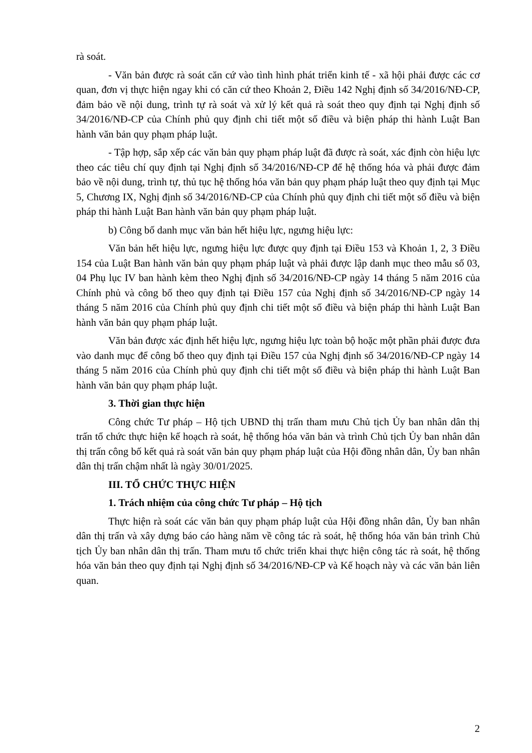rà soát.
- Văn bản được rà soát căn cứ vào tình hình phát triển kinh tế - xã hội phải được các cơ quan, đơn vị thực hiện ngay khi có căn cứ theo Khoản 2, Điều 142 Nghị định số 34/2016/NĐ-CP, đảm bảo về nội dung, trình tự rà soát và xử lý kết quả rà soát theo quy định tại Nghị định số 34/2016/NĐ-CP của Chính phủ quy định chi tiết một số điều và biện pháp thi hành Luật Ban hành văn bản quy phạm pháp luật.
- Tập hợp, sắp xếp các văn bản quy phạm pháp luật đã được rà soát, xác định còn hiệu lực theo các tiêu chí quy định tại Nghị định số 34/2016/NĐ-CP để hệ thống hóa và phải được đảm bảo về nội dung, trình tự, thủ tục hệ thống hóa văn bản quy phạm pháp luật theo quy định tại Mục 5, Chương IX, Nghị định số 34/2016/NĐ-CP của Chính phủ quy định chi tiết một số điều và biện pháp thi hành Luật Ban hành văn bản quy phạm pháp luật.
b) Công bố danh mục văn bản hết hiệu lực, ngưng hiệu lực:
Văn bản hết hiệu lực, ngưng hiệu lực được quy định tại Điều 153 và Khoản 1, 2, 3 Điều 154 của Luật Ban hành văn bản quy phạm pháp luật và phải được lập danh mục theo mẫu số 03, 04 Phụ lục IV ban hành kèm theo Nghị định số 34/2016/NĐ-CP ngày 14 tháng 5 năm 2016 của Chính phủ và công bố theo quy định tại Điều 157 của Nghị định số 34/2016/NĐ-CP ngày 14 tháng 5 năm 2016 của Chính phủ quy định chi tiết một số điều và biện pháp thi hành Luật Ban hành văn bản quy phạm pháp luật.
Văn bản được xác định hết hiệu lực, ngưng hiệu lực toàn bộ hoặc một phần phải được đưa vào danh mục để công bố theo quy định tại Điều 157 của Nghị định số 34/2016/NĐ-CP ngày 14 tháng 5 năm 2016 của Chính phủ quy định chi tiết một số điều và biện pháp thi hành Luật Ban hành văn bản quy phạm pháp luật.
3. Thời gian thực hiện
Công chức Tư pháp – Hộ tịch UBND thị trấn tham mưu Chủ tịch Ủy ban nhân dân thị trấn tổ chức thực hiện kế hoạch rà soát, hệ thống hóa văn bản và trình Chủ tịch Ủy ban nhân dân thị trấn công bố kết quả rà soát văn bản quy phạm pháp luật của Hội đồng nhân dân, Ủy ban nhân dân thị trấn chậm nhất là ngày 30/01/2025.
III. TỔ CHỨC THỰC HIỆN
1. Trách nhiệm của công chức Tư pháp – Hộ tịch
Thực hiện rà soát các văn bản quy phạm pháp luật của Hội đồng nhân dân, Ủy ban nhân dân thị trấn và xây dựng báo cáo hàng năm về công tác rà soát, hệ thống hóa văn bản trình Chủ tịch Ủy ban nhân dân thị trấn. Tham mưu tổ chức triển khai thực hiện công tác rà soát, hệ thống hóa văn bản theo quy định tại Nghị định số 34/2016/NĐ-CP và Kế hoạch này và các văn bản liên quan.
2